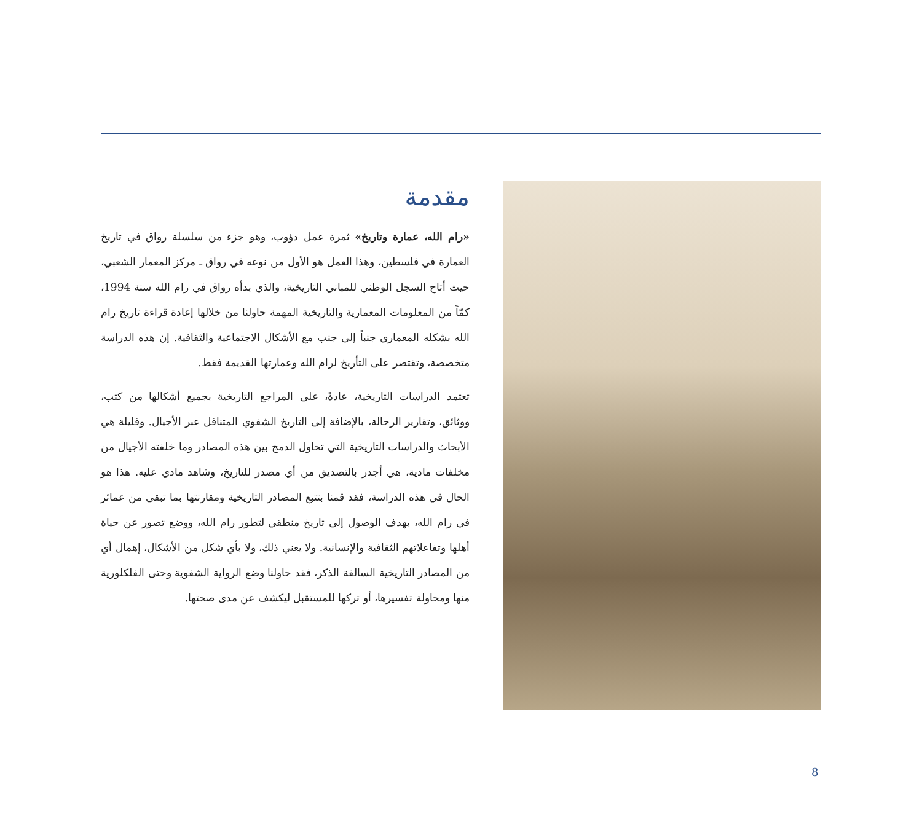مقدمة
«رام الله، عمارة وتاريخ» ثمرة عمل دؤوب، وهو جزء من سلسلة رواق في تاريخ العمارة في فلسطين، وهذا العمل هو الأول من نوعه في رواق ـ مركز المعمار الشعبي، حيث أتاح السجل الوطني للمباني التاريخية، والذي بدأه رواق في رام الله سنة 1994، كمّاً من المعلومات المعمارية والتاريخية المهمة حاولنا من خلالها إعادة قراءة تاريخ رام الله بشكله المعماري جنباً إلى جنب مع الأشكال الاجتماعية والثقافية. إن هذه الدراسة متخصصة، وتقتصر على التأريخ لرام الله وعمارتها القديمة فقط.
تعتمد الدراسات التاريخية، عادةً، على المراجع التاريخية بجميع أشكالها من كتب، ووثائق، وتقارير الرحالة، بالإضافة إلى التاريخ الشفوي المتناقل عبر الأجيال. وقليلة هي الأبحاث والدراسات التاريخية التي تحاول الدمج بين هذه المصادر وما خلفته الأجيال من مخلفات مادية، هي أجدر بالتصديق من أي مصدر للتاريخ، وشاهد مادي عليه. هذا هو الحال في هذه الدراسة، فقد قمنا بتتبع المصادر التاريخية ومقارنتها بما تبقى من عمائر في رام الله، بهدف الوصول إلى تاريخ منطقي لتطور رام الله، ووضع تصور عن حياة أهلها وتفاعلاتهم الثقافية والإنسانية. ولا يعني ذلك، ولا بأي شكل من الأشكال، إهمال أي من المصادر التاريخية السالفة الذكر، فقد حاولنا وضع الرواية الشفوية وحتى الفلكلورية منها ومحاولة تفسيرها، أو تركها للمستقبل ليكشف عن مدى صحتها.
8